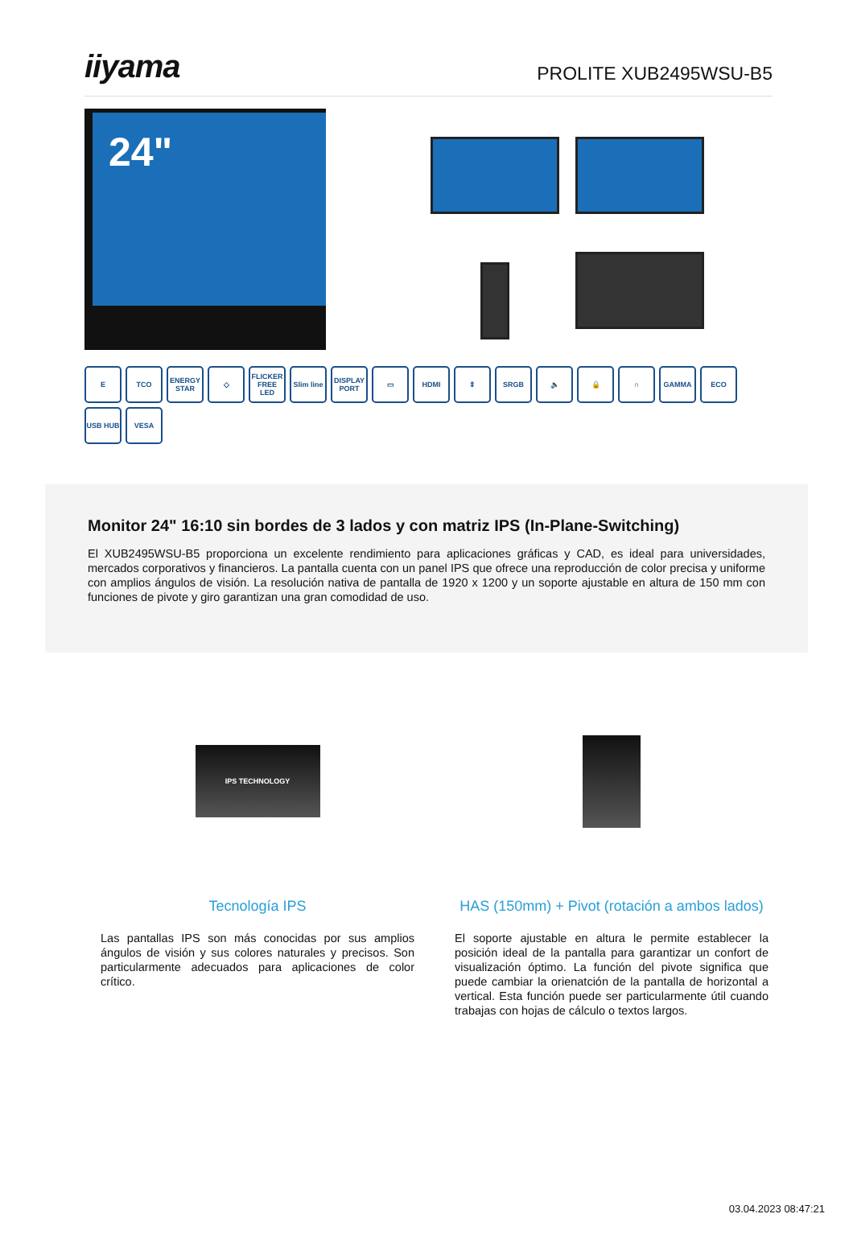iiyama
PROLITE XUB2495WSU-B5
24"
E
TCO
ENERGY STAR
◇
FLICKER FREE LED
Slim line
DISPLAY PORT
▭
HDMI
⇕
SRGB
🔈
🔒
∩
GAMMA
ECO
USB HUB
VESA
Monitor 24" 16:10 sin bordes de 3 lados y con matriz IPS (In-Plane-Switching)
El XUB2495WSU-B5 proporciona un excelente rendimiento para aplicaciones gráficas y CAD, es ideal para universidades, mercados corporativos y financieros. La pantalla cuenta con un panel IPS que ofrece una reproducción de color precisa y uniforme con amplios ángulos de visión. La resolución nativa de pantalla de 1920 x 1200 y un soporte ajustable en altura de 150 mm con funciones de pivote y giro garantizan una gran comodidad de uso.
IPS TECHNOLOGY
Tecnología IPS
Las pantallas IPS son más conocidas por sus amplios ángulos de visión y sus colores naturales y precisos. Son particularmente adecuados para aplicaciones de color crítico.
HAS (150mm) + Pivot (rotación a ambos lados)
El soporte ajustable en altura le permite establecer la posición ideal de la pantalla para garantizar un confort de visualización óptimo. La función del pivote significa que puede cambiar la orienatción de la pantalla de horizontal a vertical. Esta función puede ser particularmente útil cuando trabajas con hojas de cálculo o textos largos.
03.04.2023 08:47:21